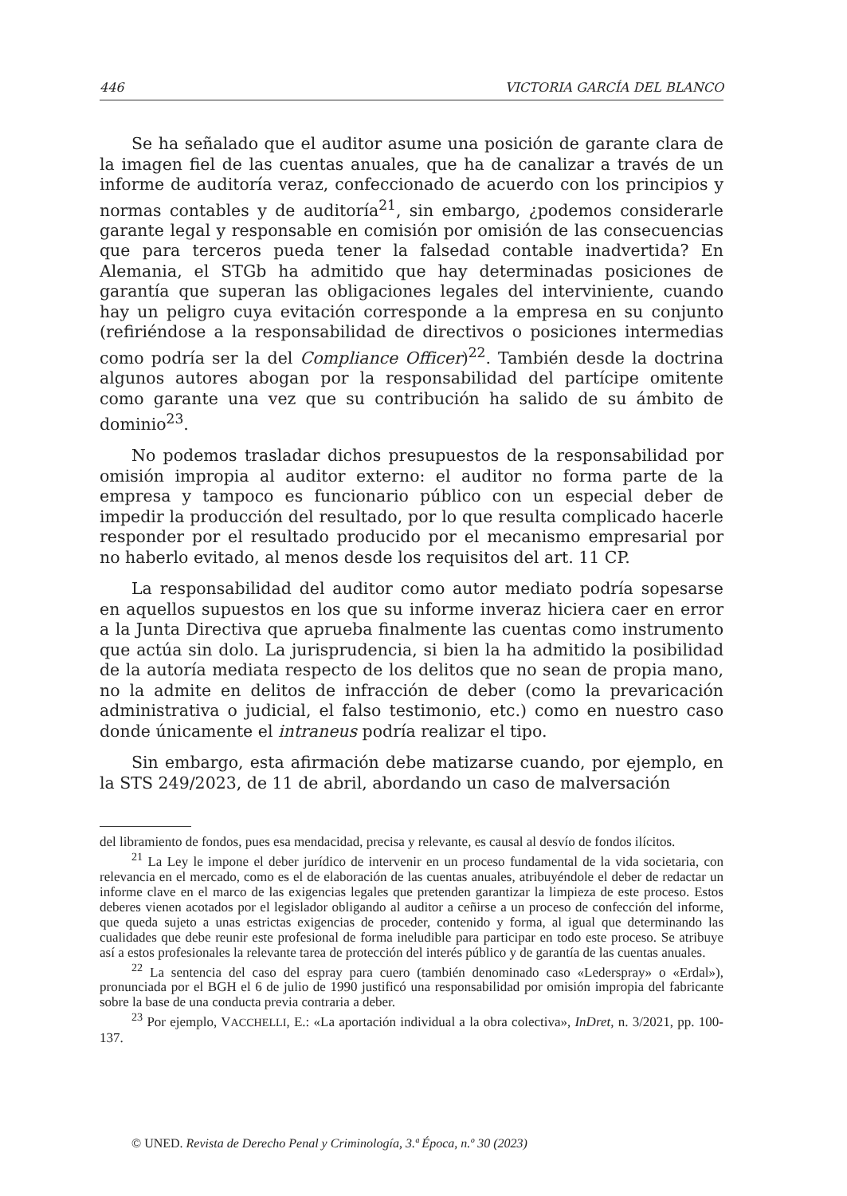446 VICTORIA GARCÍA DEL BLANCO
Se ha señalado que el auditor asume una posición de garante clara de la imagen fiel de las cuentas anuales, que ha de canalizar a través de un informe de auditoría veraz, confeccionado de acuerdo con los principios y normas contables y de auditoría<sup>21</sup>, sin embargo, ¿podemos considerarle garante legal y responsable en comisión por omisión de las consecuencias que para terceros pueda tener la falsedad contable inadvertida? En Alemania, el STGb ha admitido que hay determinadas posiciones de garantía que superan las obligaciones legales del interviniente, cuando hay un peligro cuya evitación corresponde a la empresa en su conjunto (refiriéndose a la responsabilidad de directivos o posiciones intermedias como podría ser la del Compliance Officer)<sup>22</sup>. También desde la doctrina algunos autores abogan por la responsabilidad del partícipe omitente como garante una vez que su contribución ha salido de su ámbito de dominio<sup>23</sup>.
No podemos trasladar dichos presupuestos de la responsabilidad por omisión impropia al auditor externo: el auditor no forma parte de la empresa y tampoco es funcionario público con un especial deber de impedir la producción del resultado, por lo que resulta complicado hacerle responder por el resultado producido por el mecanismo empresarial por no haberlo evitado, al menos desde los requisitos del art. 11 CP.
La responsabilidad del auditor como autor mediato podría sopesarse en aquellos supuestos en los que su informe inveraz hiciera caer en error a la Junta Directiva que aprueba finalmente las cuentas como instrumento que actúa sin dolo. La jurisprudencia, si bien la ha admitido la posibilidad de la autoría mediata respecto de los delitos que no sean de propia mano, no la admite en delitos de infracción de deber (como la prevaricación administrativa o judicial, el falso testimonio, etc.) como en nuestro caso donde únicamente el intraneus podría realizar el tipo.
Sin embargo, esta afirmación debe matizarse cuando, por ejemplo, en la STS 249/2023, de 11 de abril, abordando un caso de malversación
del libramiento de fondos, pues esa mendacidad, precisa y relevante, es causal al desvío de fondos ilícitos.
<sup>21</sup> La Ley le impone el deber jurídico de intervenir en un proceso fundamental de la vida societaria, con relevancia en el mercado, como es el de elaboración de las cuentas anuales, atribuyéndole el deber de redactar un informe clave en el marco de las exigencias legales que pretenden garantizar la limpieza de este proceso. Estos deberes vienen acotados por el legislador obligando al auditor a ceñirse a un proceso de confección del informe, que queda sujeto a unas estrictas exigencias de proceder, contenido y forma, al igual que determinando las cualidades que debe reunir este profesional de forma ineludible para participar en todo este proceso. Se atribuye así a estos profesionales la relevante tarea de protección del interés público y de garantía de las cuentas anuales.
<sup>22</sup> La sentencia del caso del espray para cuero (también denominado caso «Lederspray» o «Erdal»), pronunciada por el BGH el 6 de julio de 1990 justificó una responsabilidad por omisión impropia del fabricante sobre la base de una conducta previa contraria a deber.
<sup>23</sup> Por ejemplo, VACCHELLI, E.: «La aportación individual a la obra colectiva», InDret, n. 3/2021, pp. 100-137.
© UNED. Revista de Derecho Penal y Criminología, 3.ª Época, n.º 30 (2023)